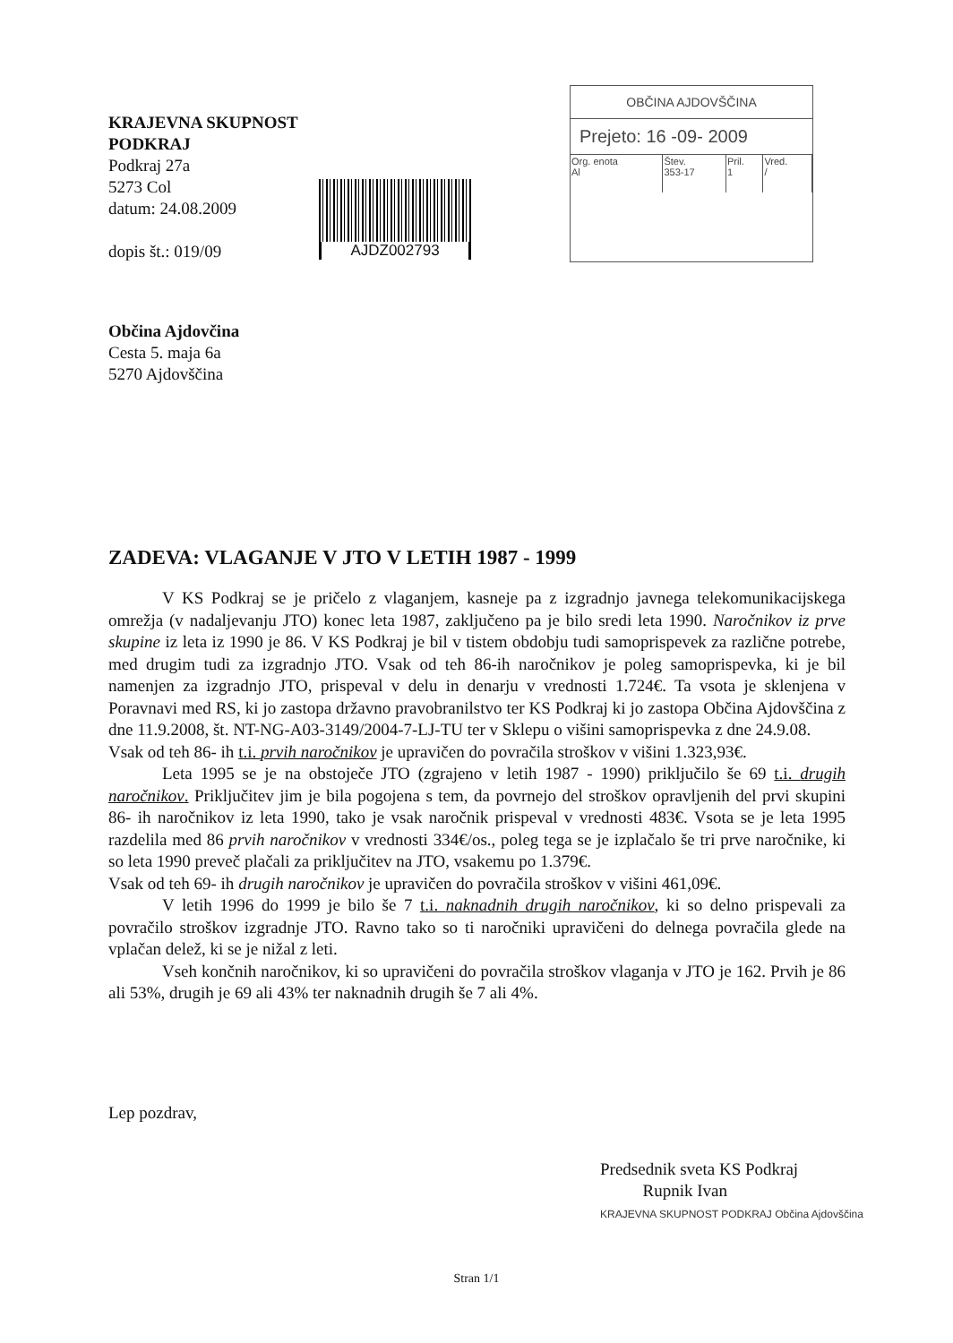KRAJEVNA SKUPNOST PODKRAJ
Podkraj 27a
5273 Col
datum: 24.08.2009
dopis št.: 019/09
AJDZ002793
OBČINA AJDOVŠČINA
Prejeto: 16 -09- 2009
| Org. enota Al | Štev. 353-17 | Pril. 1 | Vred. / |
Občina Ajdovčina
Cesta 5. maja 6a
5270 Ajdovščina
ZADEVA: VLAGANJE V JTO V LETIH 1987 - 1999
V KS Podkraj se je pričelo z vlaganjem, kasneje pa z izgradnjo javnega telekomunikacijskega omrežja (v nadaljevanju JTO) konec leta 1987, zaključeno pa je bilo sredi leta 1990. Naročnikov iz prve skupine iz leta iz 1990 je 86. V KS Podkraj je bil v tistem obdobju tudi samoprispevek za različne potrebe, med drugim tudi za izgradnjo JTO. Vsak od teh 86-ih naročnikov je poleg samoprispevka, ki je bil namenjen za izgradnjo JTO, prispeval v delu in denarju v vrednosti 1.724€. Ta vsota je sklenjena v Poravnavi med RS, ki jo zastopa državno pravobranilstvo ter KS Podkraj ki jo zastopa Občina Ajdovščina z dne 11.9.2008, št. NT-NG-A03-3149/2004-7-LJ-TU ter v Sklepu o višini samoprispevka z dne 24.9.08.
Vsak od teh 86- ih t.i. prvih naročnikov je upravičen do povračila stroškov v višini 1.323,93€.
Leta 1995 se je na obstoječe JTO (zgrajeno v letih 1987 - 1990) priključilo še 69 t.i. drugih naročnikov. Priključitev jim je bila pogojena s tem, da povrnejo del stroškov opravljenih del prvi skupini 86- ih naročnikov iz leta 1990, tako je vsak naročnik prispeval v vrednosti 483€. Vsota se je leta 1995 razdelila med 86 prvih naročnikov v vrednosti 334€/os., poleg tega se je izplačalo še tri prve naročnike, ki so leta 1990 preveč plačali za priključitev na JTO, vsakemu po 1.379€.
Vsak od teh 69- ih drugih naročnikov je upravičen do povračila stroškov v višini 461,09€.
V letih 1996 do 1999 je bilo še 7 t.i. naknadnih drugih naročnikov, ki so delno prispevali za povračilo stroškov izgradnje JTO. Ravno tako so ti naročniki upravičeni do delnega povračila glede na vplačan delež, ki se je nižal z leti.
Vseh končnih naročnikov, ki so upravičeni do povračila stroškov vlaganja v JTO je 162. Prvih je 86 ali 53%, drugih je 69 ali 43% ter naknadnih drugih še 7 ali 4%.
Lep pozdrav,
Predsednik sveta KS Podkraj
Rupnik Ivan
KRAJEVNA SKUPNOST PODKRAJ Občina Ajdovščina
Stran 1/1